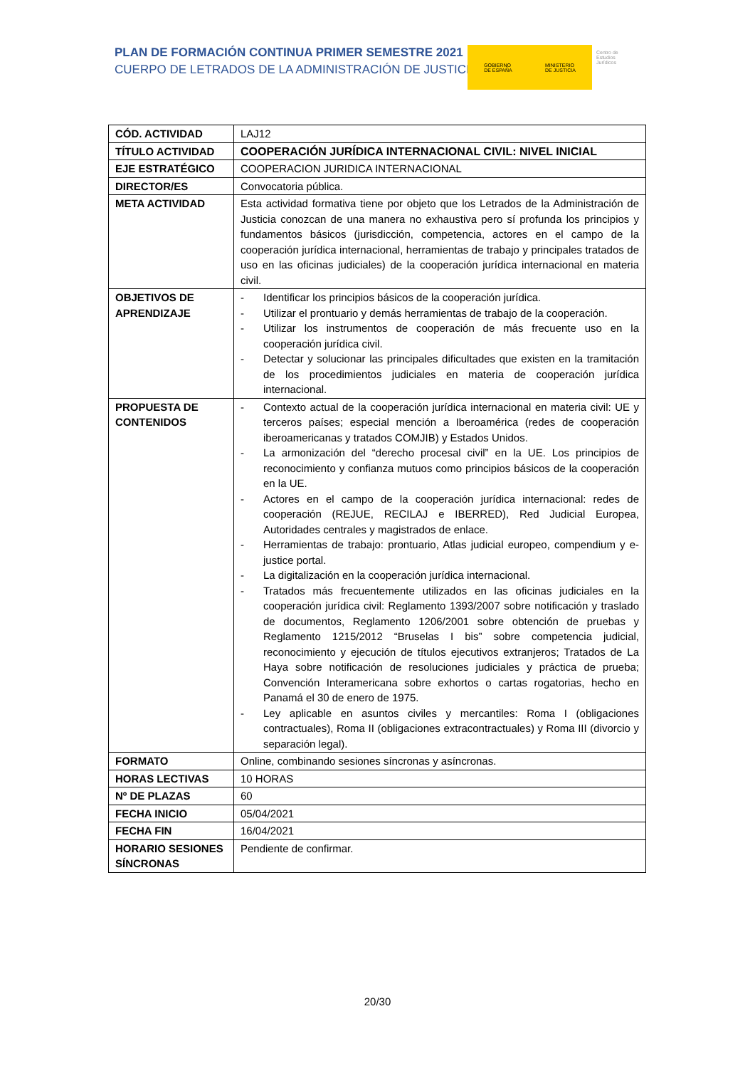PLAN DE FORMACIÓN CONTINUA PRIMER SEMESTRE 2021
CUERPO DE LETRADOS DE LA ADMINISTRACIÓN DE JUSTICIA
GOBIERNO
DE ESPAÑA
MINISTERIO
DE JUSTICIA
Centro de
Estudios
Jurídicos
| CÓD. ACTIVIDAD | LAJ12 |
| TÍTULO ACTIVIDAD | COOPERACIÓN JURÍDICA INTERNACIONAL CIVIL: NIVEL INICIAL |
| EJE ESTRATÉGICO | COOPERACION JURIDICA INTERNACIONAL |
| DIRECTOR/ES | Convocatoria pública. |
| META ACTIVIDAD | Esta actividad formativa tiene por objeto que los Letrados de la Administración de Justicia conozcan de una manera no exhaustiva pero sí profunda los principios y fundamentos básicos (jurisdicción, competencia, actores en el campo de la cooperación jurídica internacional, herramientas de trabajo y principales tratados de uso en las oficinas judiciales) de la cooperación jurídica internacional en materia civil. |
| OBJETIVOS DE APRENDIZAJE | - Identificar los principios básicos de la cooperación jurídica. - Utilizar el prontuario y demás herramientas de trabajo de la cooperación. - Utilizar los instrumentos de cooperación de más frecuente uso en la cooperación jurídica civil. - Detectar y solucionar las principales dificultades que existen en la tramitación de los procedimientos judiciales en materia de cooperación jurídica internacional. |
| PROPUESTA DE CONTENIDOS | - Contexto actual de la cooperación jurídica internacional en materia civil: UE y terceros países; especial mención a Iberoamérica (redes de cooperación iberoamericanas y tratados COMJIB) y Estados Unidos. - La armonización del “derecho procesal civil” en la UE. Los principios de reconocimiento y confianza mutuos como principios básicos de la cooperación en la UE. - Actores en el campo de la cooperación jurídica internacional: redes de cooperación (REJUE, RECILAJ e IBERRED), Red Judicial Europea, Autoridades centrales y magistrados de enlace. - Herramientas de trabajo: prontuario, Atlas judicial europeo, compendium y e-justice portal. - La digitalización en la cooperación jurídica internacional. - Tratados más frecuentemente utilizados en las oficinas judiciales en la cooperación jurídica civil: Reglamento 1393/2007 sobre notificación y traslado de documentos, Reglamento 1206/2001 sobre obtención de pruebas y Reglamento 1215/2012 “Bruselas I bis” sobre competencia judicial, reconocimiento y ejecución de títulos ejecutivos extranjeros; Tratados de La Haya sobre notificación de resoluciones judiciales y práctica de prueba; Convención Interamericana sobre exhortos o cartas rogatorias, hecho en Panamá el 30 de enero de 1975. - Ley aplicable en asuntos civiles y mercantiles: Roma I (obligaciones contractuales), Roma II (obligaciones extracontractuales) y Roma III (divorcio y separación legal). |
| FORMATO | Online, combinando sesiones síncronas y asíncronas. |
| HORAS LECTIVAS | 10 HORAS |
| Nº DE PLAZAS | 60 |
| FECHA INICIO | 05/04/2021 |
| FECHA FIN | 16/04/2021 |
| HORARIO SESIONES SÍNCRONAS | Pendiente de confirmar. |
20/30